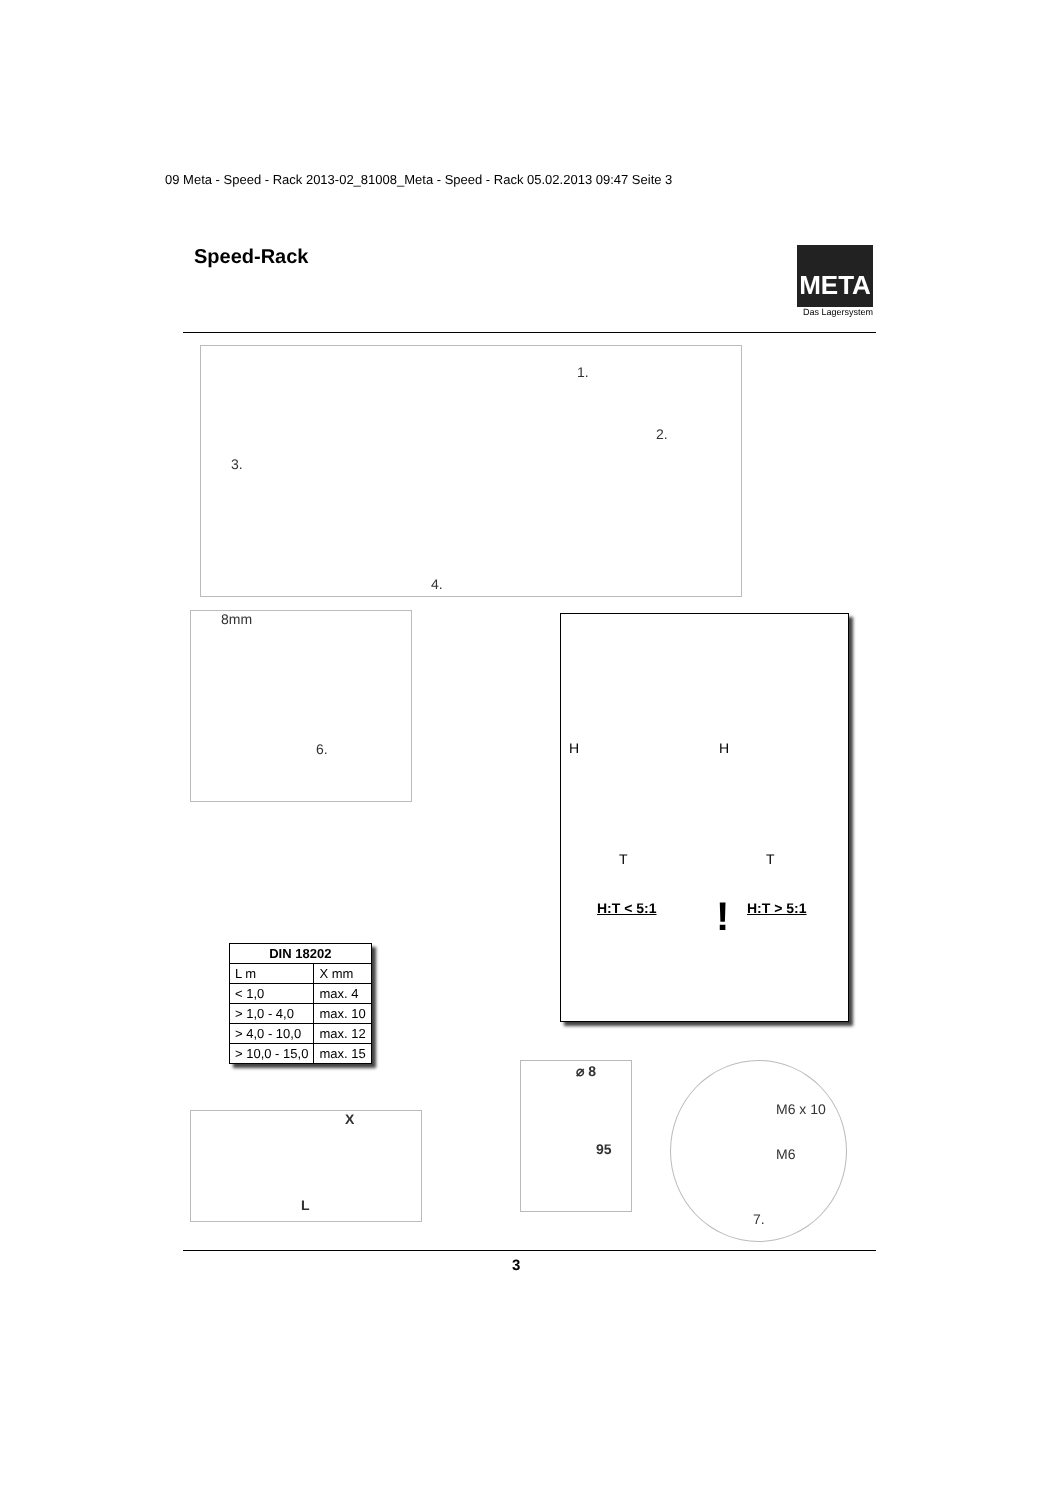09 Meta - Speed - Rack 2013-02_81008_Meta - Speed - Rack 05.02.2013 09:47 Seite 3
Speed-Rack
META
Das Lagersystem
1.
2.
3.
4.
8mm
6.
H
T
H
T
H:T < 5:1 ! H:T > 5:1
| DIN 18202 | |
| --- | --- |
| L m | X mm |
| < 1,0 | max. 4 |
| > 1,0 - 4,0 | max. 10 |
| > 4,0 - 10,0 | max. 12 |
| > 10,0 - 15,0 | max. 15 |
X
L
⌀ 8
95
M6 x 10
M6
7.
3